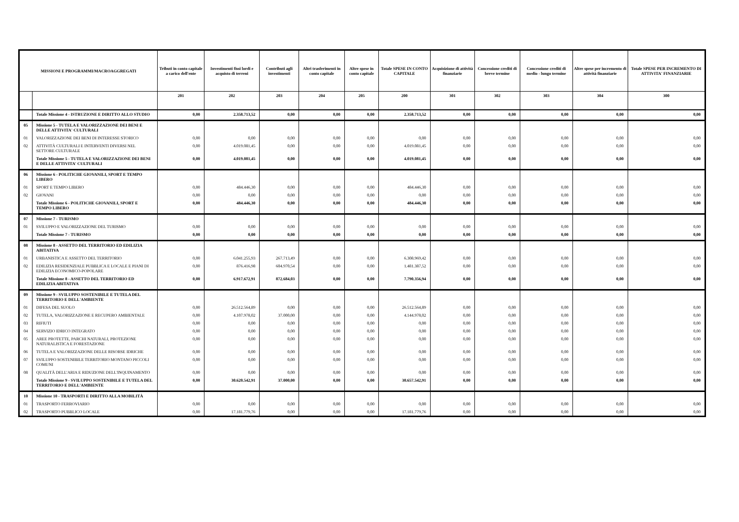| MISSIONI E PROGRAMMI/MACROAGGREGATI | | Tributi in conto capitale a carico dell'ente | Investimenti fissi lordi e acquisto di terreni | Contributi agli investimenti | Altri trasferimenti in conto capitale | Altre spese in conto capitale | Totale SPESE IN CONTO CAPITALE | Acquisizione di attività finanziarie | Concessione crediti di breve termine | Concessione crediti di medio - lungo termine | Altre spese per incremento di attività finanziarie | Totale SPESE PER INCREMENTO DI ATTIVITA' FINANZIARIE |
| --- | --- | --- | --- | --- | --- | --- | --- | --- | --- | --- | --- | --- |
| | | 201 | 202 | 203 | 204 | 205 | 200 | 301 | 302 | 303 | 304 | 300 |
| | Totale Missione 4 - ISTRUZIONE E DIRITTO ALLO STUDIO | 0,00 | 2.358.713,52 | 0,00 | 0,00 | 0,00 | 2.358.713,52 | 0,00 | 0,00 | 0,00 | 0,00 | 0,00 |
| 05 | Missione 5 - TUTELA E VALORIZZAZIONE DEI BENI E DELLE ATTIVITA' CULTURALI | | | | | | | | | | | |
| 01 | VALORIZZAZIONE DEI BENI DI INTERESSE STORICO | 0,00 | 0,00 | 0,00 | 0,00 | 0,00 | 0,00 | 0,00 | 0,00 | 0,00 | 0,00 | 0,00 |
| 02 | ATTIVITÀ CULTURALI E INTERVENTI DIVERSI NEL SETTORE CULTURALE | 0,00 | 4.019.081,45 | 0,00 | 0,00 | 0,00 | 4.019.081,45 | 0,00 | 0,00 | 0,00 | 0,00 | 0,00 |
| | Totale Missione 5 - TUTELA E VALORIZZAZIONE DEI BENI E DELLE ATTIVITA' CULTURALI | 0,00 | 4.019.081,45 | 0,00 | 0,00 | 0,00 | 4.019.081,45 | 0,00 | 0,00 | 0,00 | 0,00 | 0,00 |
| 06 | Missione 6 - POLITICHE GIOVANILI, SPORT E TEMPO LIBERO | | | | | | | | | | | |
| 01 | SPORT E TEMPO LIBERO | 0,00 | 484.446,30 | 0,00 | 0,00 | 0,00 | 484.446,30 | 0,00 | 0,00 | 0,00 | 0,00 | 0,00 |
| 02 | GIOVANI | 0,00 | 0,00 | 0,00 | 0,00 | 0,00 | 0,00 | 0,00 | 0,00 | 0,00 | 0,00 | 0,00 |
| | Totale Missione 6 - POLITICHE GIOVANILI, SPORT E TEMPO LIBERO | 0,00 | 484.446,30 | 0,00 | 0,00 | 0,00 | 484.446,30 | 0,00 | 0,00 | 0,00 | 0,00 | 0,00 |
| 07 | Missione 7 - TURISMO | | | | | | | | | | | |
| 01 | SVILUPPO E VALORIZZAZIONE DEL TURISMO | 0,00 | 0,00 | 0,00 | 0,00 | 0,00 | 0,00 | 0,00 | 0,00 | 0,00 | 0,00 | 0,00 |
| | Totale Missione 7 - TURISMO | 0,00 | 0,00 | 0,00 | 0,00 | 0,00 | 0,00 | 0,00 | 0,00 | 0,00 | 0,00 | 0,00 |
| 08 | Missione 8 - ASSETTO DEL TERRITORIO ED EDILIZIA ABITATIVA | | | | | | | | | | | |
| 01 | URBANISTICA E ASSETTO DEL TERRITORIO | 0,00 | 6.041.255,93 | 267.713,49 | 0,00 | 0,00 | 6.308.969,42 | 0,00 | 0,00 | 0,00 | 0,00 | 0,00 |
| 02 | EDILIZIA RESIDENZIALE PUBBLICA E LOCALE E PIANI DI EDILIZIA ECONOMICO-POPOLARE | 0,00 | 876.416,98 | 604.970,54 | 0,00 | 0,00 | 1.481.387,52 | 0,00 | 0,00 | 0,00 | 0,00 | 0,00 |
| | Totale Missione 8 - ASSETTO DEL TERRITORIO ED EDILIZIA ABITATIVA | 0,00 | 6.917.672,91 | 872.684,03 | 0,00 | 0,00 | 7.790.356,94 | 0,00 | 0,00 | 0,00 | 0,00 | 0,00 |
| 09 | Missione 9 - SVILUPPO SOSTENIBILE E TUTELA DEL TERRITORIO E DELL'AMBIENTE | | | | | | | | | | | |
| 01 | DIFESA DEL SUOLO | 0,00 | 26.512.564,89 | 0,00 | 0,00 | 0,00 | 26.512.564,89 | 0,00 | 0,00 | 0,00 | 0,00 | 0,00 |
| 02 | TUTELA, VALORIZZAZIONE E RECUPERO AMBIENTALE | 0,00 | 4.107.978,02 | 37.000,00 | 0,00 | 0,00 | 4.144.978,02 | 0,00 | 0,00 | 0,00 | 0,00 | 0,00 |
| 03 | RIFIUTI | 0,00 | 0,00 | 0,00 | 0,00 | 0,00 | 0,00 | 0,00 | 0,00 | 0,00 | 0,00 | 0,00 |
| 04 | SERVIZIO IDRICO INTEGRATO | 0,00 | 0,00 | 0,00 | 0,00 | 0,00 | 0,00 | 0,00 | 0,00 | 0,00 | 0,00 | 0,00 |
| 05 | AREE PROTETTE, PARCHI NATURALI, PROTEZIONE NATURALISTICA E FORESTAZIONE | 0,00 | 0,00 | 0,00 | 0,00 | 0,00 | 0,00 | 0,00 | 0,00 | 0,00 | 0,00 | 0,00 |
| 06 | TUTELA E VALORIZZAZIONE DELLE RISORSE IDRICHE | 0,00 | 0,00 | 0,00 | 0,00 | 0,00 | 0,00 | 0,00 | 0,00 | 0,00 | 0,00 | 0,00 |
| 07 | SVILUPPO SOSTENIBILE TERRITORIO MONTANO PICCOLI COMUNI | 0,00 | 0,00 | 0,00 | 0,00 | 0,00 | 0,00 | 0,00 | 0,00 | 0,00 | 0,00 | 0,00 |
| 08 | QUALITÀ DELL'ARIA E RIDUZIONE DELL'INQUINAMENTO | 0,00 | 0,00 | 0,00 | 0,00 | 0,00 | 0,00 | 0,00 | 0,00 | 0,00 | 0,00 | 0,00 |
| | Totale Missione 9 - SVILUPPO SOSTENIBILE E TUTELA DEL TERRITORIO E DELL'AMBIENTE | 0,00 | 30.620.542,91 | 37.000,00 | 0,00 | 0,00 | 30.657.542,91 | 0,00 | 0,00 | 0,00 | 0,00 | 0,00 |
| 10 | Missione 10 - TRASPORTI E DIRITTO ALLA MOBILITÀ | | | | | | | | | | | |
| 01 | TRASPORTO FERROVIARIO | 0,00 | 0,00 | 0,00 | 0,00 | 0,00 | 0,00 | 0,00 | 0,00 | 0,00 | 0,00 | 0,00 |
| 02 | TRASPORTO PUBBLICO LOCALE | 0,00 | 17.181.779,76 | 0,00 | 0,00 | 0,00 | 17.181.779,76 | 0,00 | 0,00 | 0,00 | 0,00 | 0,00 |